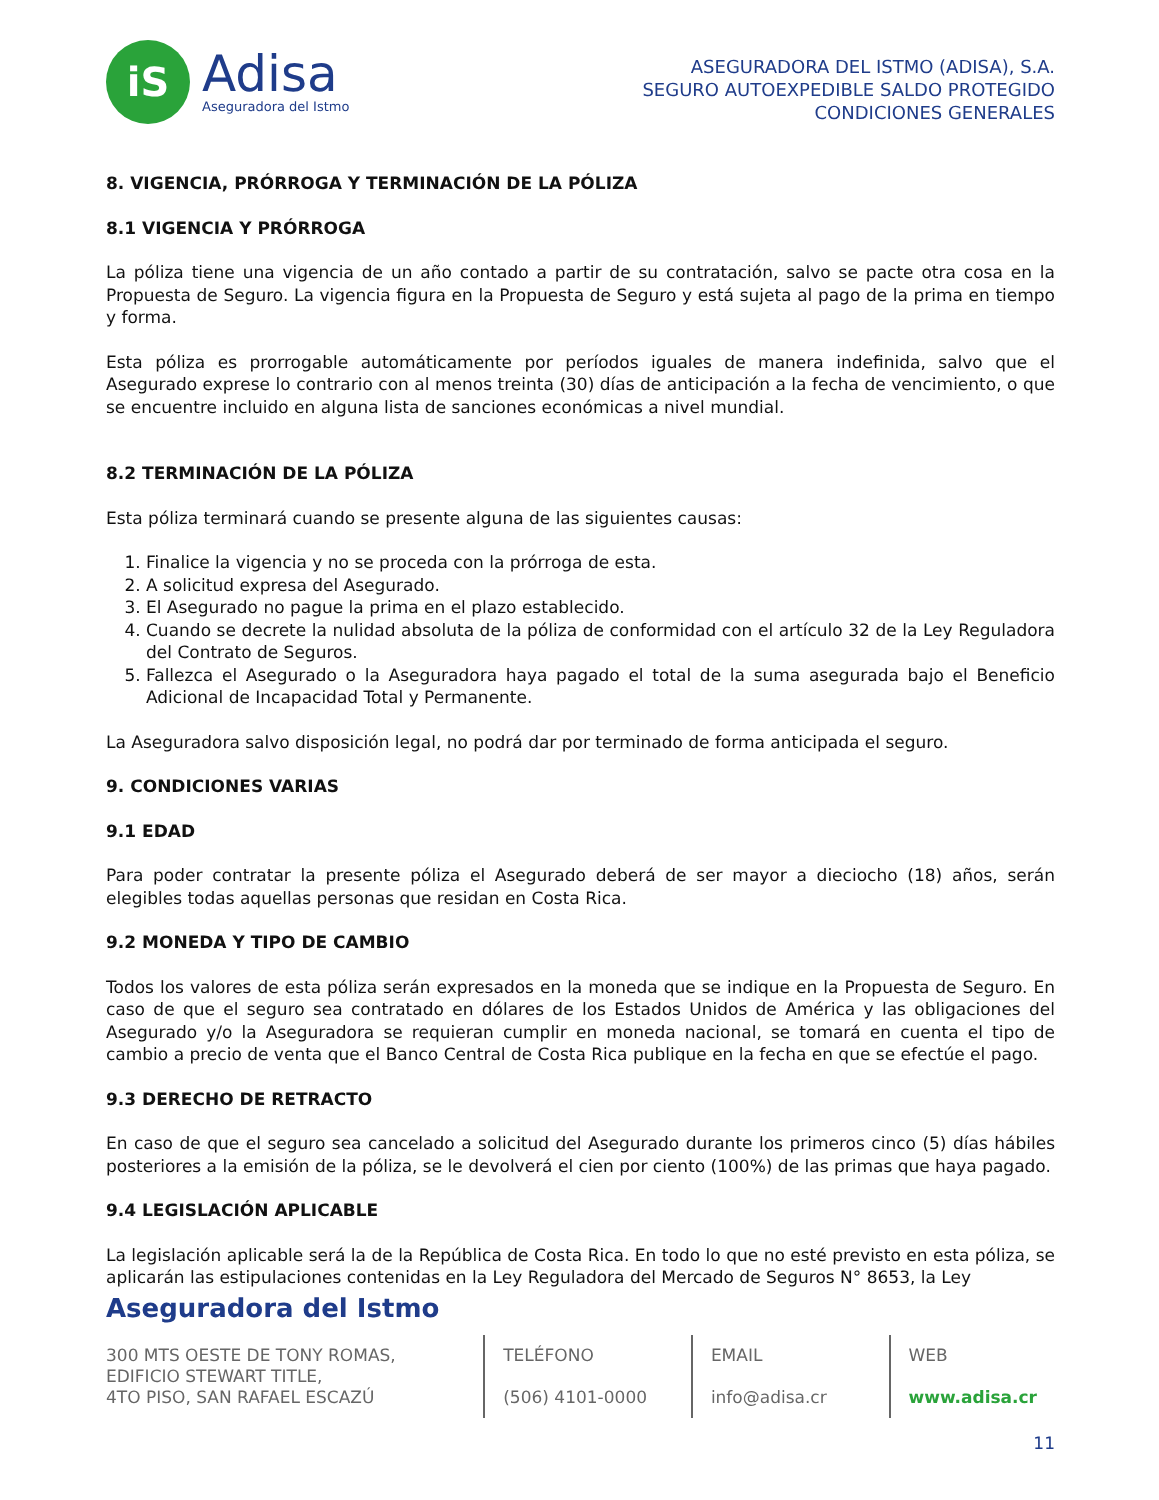iS
Adisa
Aseguradora del Istmo
ASEGURADORA DEL ISTMO (ADISA), S.A.
SEGURO AUTOEXPEDIBLE SALDO PROTEGIDO
CONDICIONES GENERALES
8. VIGENCIA, PRÓRROGA Y TERMINACIÓN DE LA PÓLIZA
8.1 VIGENCIA Y PRÓRROGA
La póliza tiene una vigencia de un año contado a partir de su contratación, salvo se pacte otra cosa en la Propuesta de Seguro. La vigencia figura en la Propuesta de Seguro y está sujeta al pago de la prima en tiempo y forma.
Esta póliza es prorrogable automáticamente por períodos iguales de manera indefinida, salvo que el Asegurado exprese lo contrario con al menos treinta (30) días de anticipación a la fecha de vencimiento, o que se encuentre incluido en alguna lista de sanciones económicas a nivel mundial.
8.2 TERMINACIÓN DE LA PÓLIZA
Esta póliza terminará cuando se presente alguna de las siguientes causas:
1. Finalice la vigencia y no se proceda con la prórroga de esta.
2. A solicitud expresa del Asegurado.
3. El Asegurado no pague la prima en el plazo establecido.
4. Cuando se decrete la nulidad absoluta de la póliza de conformidad con el artículo 32 de la Ley Reguladora del Contrato de Seguros.
5. Fallezca el Asegurado o la Aseguradora haya pagado el total de la suma asegurada bajo el Beneficio Adicional de Incapacidad Total y Permanente.
La Aseguradora salvo disposición legal, no podrá dar por terminado de forma anticipada el seguro.
9. CONDICIONES VARIAS
9.1 EDAD
Para poder contratar la presente póliza el Asegurado deberá de ser mayor a dieciocho (18) años, serán elegibles todas aquellas personas que residan en Costa Rica.
9.2 MONEDA Y TIPO DE CAMBIO
Todos los valores de esta póliza serán expresados en la moneda que se indique en la Propuesta de Seguro. En caso de que el seguro sea contratado en dólares de los Estados Unidos de América y las obligaciones del Asegurado y/o la Aseguradora se requieran cumplir en moneda nacional, se tomará en cuenta el tipo de cambio a precio de venta que el Banco Central de Costa Rica publique en la fecha en que se efectúe el pago.
9.3 DERECHO DE RETRACTO
En caso de que el seguro sea cancelado a solicitud del Asegurado durante los primeros cinco (5) días hábiles posteriores a la emisión de la póliza, se le devolverá el cien por ciento (100%) de las primas que haya pagado.
9.4 LEGISLACIÓN APLICABLE
La legislación aplicable será la de la República de Costa Rica. En todo lo que no esté previsto en esta póliza, se aplicarán las estipulaciones contenidas en la Ley Reguladora del Mercado de Seguros N° 8653, la Ley
Aseguradora del Istmo
300 MTS OESTE DE TONY ROMAS,
EDIFICIO STEWART TITLE,
4TO PISO, SAN RAFAEL ESCAZÚ
TELÉFONO
(506) 4101-0000
EMAIL
info@adisa.cr
WEB
www.adisa.cr
11